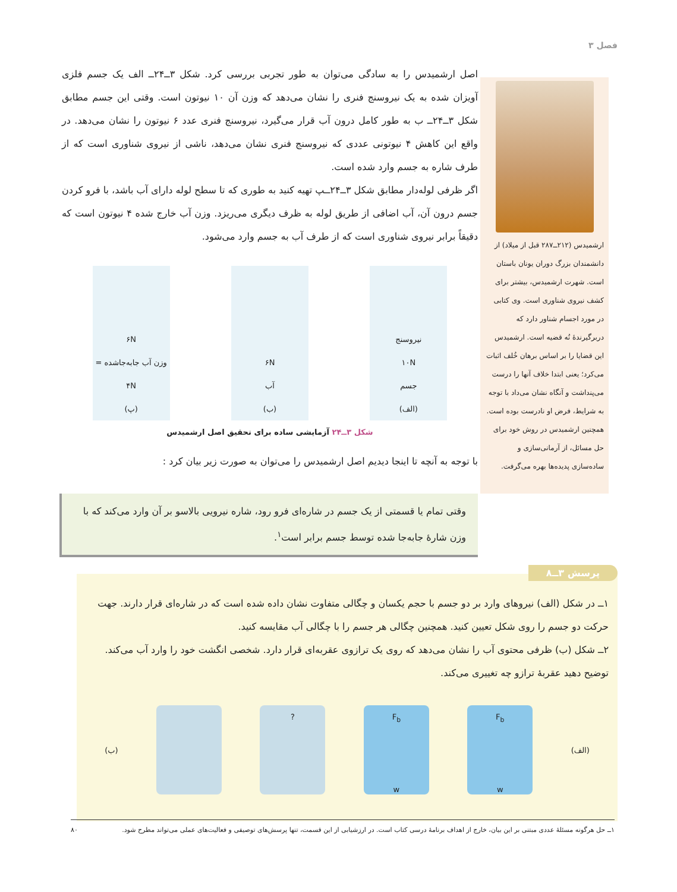فصل ۳
اصل ارشمیدس را به سادگی می‌توان به طور تجربی بررسی کرد. شکل ۳ــ۲۴ــ الف یک جسم فلزی آویزان شده به یک نیروسنج فنری را نشان می‌دهد که وزن آن ۱۰ نیوتون است. وقتی این جسم مطابق شکل ۳ــ۲۴ــ ب به طور کامل درون آب قرار می‌گیرد، نیروسنج فنری عدد ۶ نیوتون را نشان می‌دهد. در واقع این کاهش ۴ نیوتونی عددی که نیروسنج فنری نشان می‌دهد، ناشی از نیروی شناوری است که از طرف شاره به جسم وارد شده است.
اگر ظرفی لوله‌دار مطابق شکل ۳ــ۲۴ــپ تهیه کنید به طوری که تا سطح لوله دارای آب باشد، با فرو کردن جسم درون آن، آب اضافی از طریق لوله به ظرف دیگری می‌ریزد. وزن آب خارج شده ۴ نیوتون است که دقیقاً برابر نیروی شناوری است که از طرف آب به جسم وارد می‌شود.
نیروسنج
۱۰N
جسم
(الف)
۶N
آب
(ب)
۶N
وزن آب جابه‌جاشده = ۴N
(پ)
شکل ۳ــ۲۴ آزمایشی ساده برای تحقیق اصل ارشمیدس
با توجه به آنچه تا اینجا دیدیم اصل ارشمیدس را می‌توان به صورت زیر بیان کرد :
ارشمیدس (۲۱۲ــ۲۸۷ قبل از میلاد) از دانشمندان بزرگ دوران یونان باستان است. شهرت ارشمیدس، بیشتر برای کشف نیروی شناوری است. وی کتابی در مورد اجسام شناور دارد که دربرگیرندهٔ نُه قضیه است. ارشمیدس این قضایا را بر اساس برهان خُلف اثبات می‌کرد؛ یعنی ابتدا خلاف آنها را درست می‌پنداشت و آنگاه نشان می‌داد با توجه به شرایط، فرض او نادرست بوده است. همچنین ارشمیدس در روش خود برای حل مسائل، از آرمانی‌سازی و ساده‌سازی پدیده‌ها بهره می‌گرفت.
وقتی تمام یا قسمتی از یک جسم در شاره‌ای فرو رود، شاره نیرویی بالاسو بر آن وارد می‌کند که با وزن شارهٔ جابه‌جا شده توسط جسم برابر است<sup>۱</sup>.
۱ــ در شکل (الف) نیروهای وارد بر دو جسم با حجم یکسان و چگالی متفاوت نشان داده شده است که در شاره‌ای قرار دارند. جهت حرکت دو جسم را روی شکل تعیین کنید. همچنین چگالی هر جسم را با چگالی آب مقایسه کنید.
۲ــ شکل (ب) ظرفی محتوی آب را نشان می‌دهد که روی یک ترازوی عقربه‌ای قرار دارد. شخصی انگشت خود را وارد آب می‌کند. توضیح دهید عقربهٔ ترازو چه تغییری می‌کند.
(الف)
F<sub>b</sub>
w
F<sub>b</sub>
w
?
(ب)
پرسش ۳ــ۸
۱ــ حل هرگونه مسئلهٔ عددی مبتنی بر این بیان، خارج از اهداف برنامهٔ درسی کتاب است. در ارزشیابی از این قسمت، تنها پرسش‌های توصیفی و فعالیت‌های عملی می‌تواند مطرح شود. ۸۰